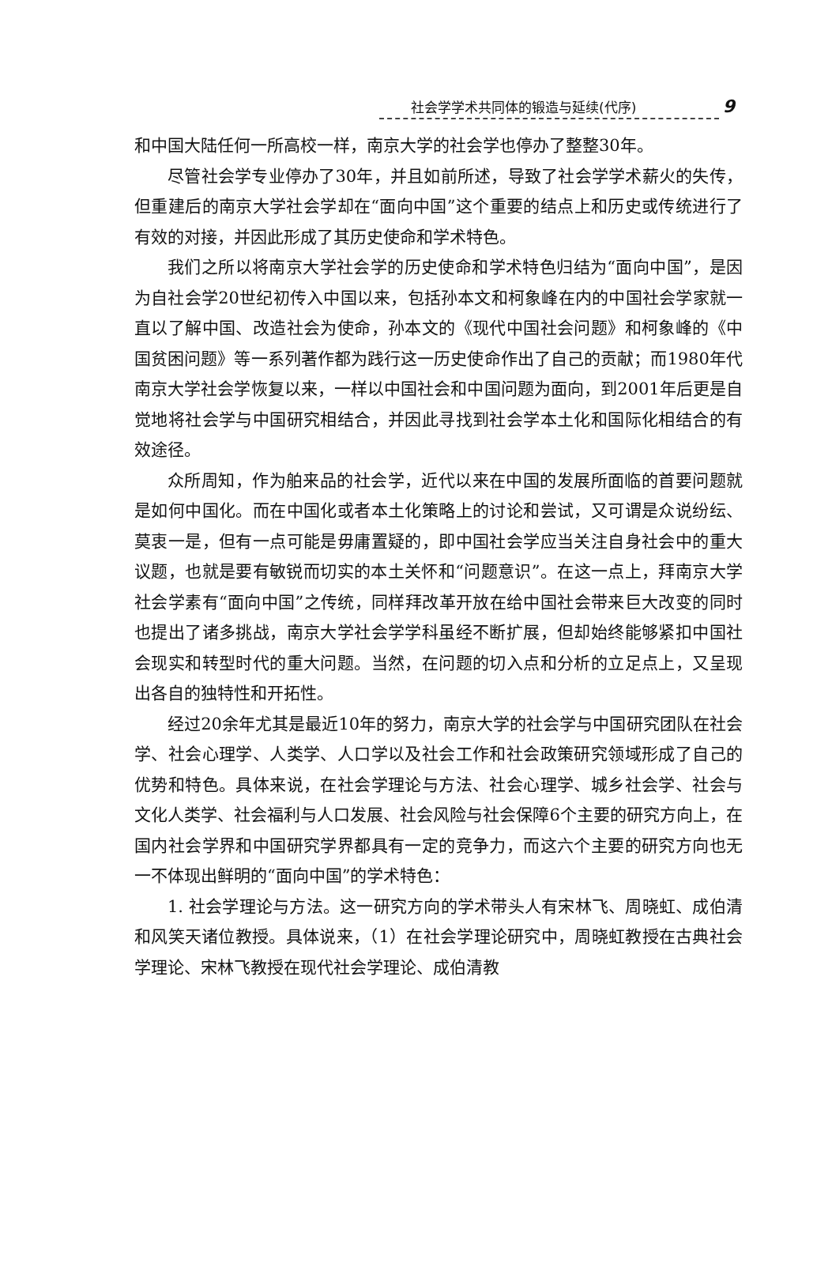社会学学术共同体的锻造与延续(代序)
9
和中国大陆任何一所高校一样，南京大学的社会学也停办了整整30年。
尽管社会学专业停办了30年，并且如前所述，导致了社会学学术薪火的失传，但重建后的南京大学社会学却在“面向中国”这个重要的结点上和历史或传统进行了有效的对接，并因此形成了其历史使命和学术特色。
我们之所以将南京大学社会学的历史使命和学术特色归结为“面向中国”，是因为自社会学20世纪初传入中国以来，包括孙本文和柯象峰在内的中国社会学家就一直以了解中国、改造社会为使命，孙本文的《现代中国社会问题》和柯象峰的《中国贫困问题》等一系列著作都为践行这一历史使命作出了自己的贡献；而1980年代南京大学社会学恢复以来，一样以中国社会和中国问题为面向，到2001年后更是自觉地将社会学与中国研究相结合，并因此寻找到社会学本土化和国际化相结合的有效途径。
众所周知，作为舶来品的社会学，近代以来在中国的发展所面临的首要问题就是如何中国化。而在中国化或者本土化策略上的讨论和尝试，又可谓是众说纷纭、莫衷一是，但有一点可能是毋庸置疑的，即中国社会学应当关注自身社会中的重大议题，也就是要有敏锐而切实的本土关怀和“问题意识”。在这一点上，拜南京大学社会学素有“面向中国”之传统，同样拜改革开放在给中国社会带来巨大改变的同时也提出了诸多挑战，南京大学社会学学科虽经不断扩展，但却始终能够紧扣中国社会现实和转型时代的重大问题。当然，在问题的切入点和分析的立足点上，又呈现出各自的独特性和开拓性。
经过20余年尤其是最近10年的努力，南京大学的社会学与中国研究团队在社会学、社会心理学、人类学、人口学以及社会工作和社会政策研究领域形成了自己的优势和特色。具体来说，在社会学理论与方法、社会心理学、城乡社会学、社会与文化人类学、社会福利与人口发展、社会风险与社会保障6个主要的研究方向上，在国内社会学界和中国研究学界都具有一定的竞争力，而这六个主要的研究方向也无一不体现出鲜明的“面向中国”的学术特色：
1. 社会学理论与方法。这一研究方向的学术带头人有宋林飞、周晓虹、成伯清和风笑天诸位教授。具体说来，（1）在社会学理论研究中，周晓虹教授在古典社会学理论、宋林飞教授在现代社会学理论、成伯清教